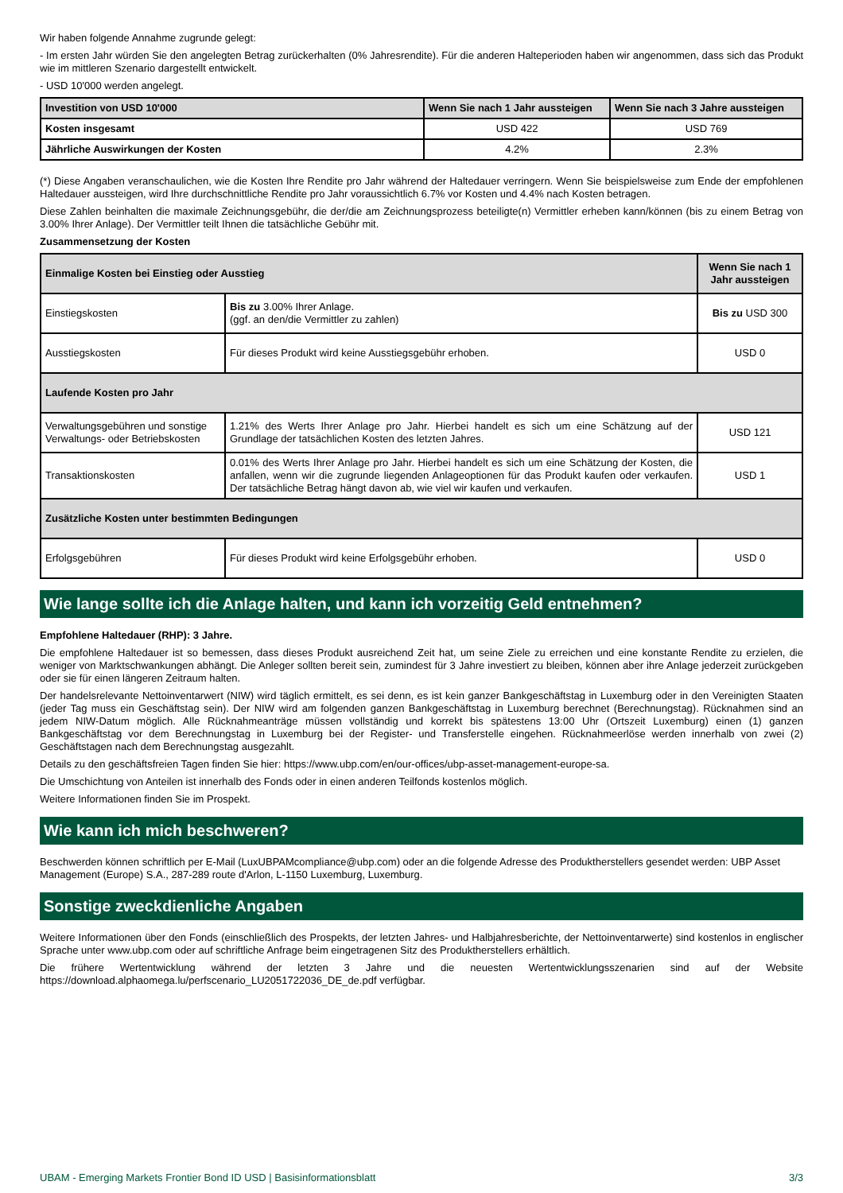Wir haben folgende Annahme zugrunde gelegt:
- Im ersten Jahr würden Sie den angelegten Betrag zurückerhalten (0% Jahresrendite). Für die anderen Halteperioden haben wir angenommen, dass sich das Produkt wie im mittleren Szenario dargestellt entwickelt.
- USD 10'000 werden angelegt.
| Investition von USD 10'000 | Wenn Sie nach 1 Jahr aussteigen | Wenn Sie nach 3 Jahre aussteigen |
| --- | --- | --- |
| Kosten insgesamt | USD 422 | USD 769 |
| Jährliche Auswirkungen der Kosten | 4.2% | 2.3% |
(*) Diese Angaben veranschaulichen, wie die Kosten Ihre Rendite pro Jahr während der Haltedauer verringern. Wenn Sie beispielsweise zum Ende der empfohlenen Haltedauer aussteigen, wird Ihre durchschnittliche Rendite pro Jahr voraussichtlich 6.7% vor Kosten und 4.4% nach Kosten betragen.
Diese Zahlen beinhalten die maximale Zeichnungsgebühr, die der/die am Zeichnungsprozess beteiligte(n) Vermittler erheben kann/können (bis zu einem Betrag von 3.00% Ihrer Anlage). Der Vermittler teilt Ihnen die tatsächliche Gebühr mit.
Zusammensetzung der Kosten
| Einmalige Kosten bei Einstieg oder Ausstieg | | Wenn Sie nach 1 Jahr aussteigen |
| --- | --- | --- |
| Einstiegskosten | Bis zu 3.00% Ihrer Anlage. (ggf. an den/die Vermittler zu zahlen) | Bis zu USD 300 |
| Ausstiegskosten | Für dieses Produkt wird keine Ausstiegsgebühr erhoben. | USD 0 |
| Laufende Kosten pro Jahr | | |
| Verwaltungsgebühren und sonstige Verwaltungs- oder Betriebskosten | 1.21% des Werts Ihrer Anlage pro Jahr. Hierbei handelt es sich um eine Schätzung auf der Grundlage der tatsächlichen Kosten des letzten Jahres. | USD 121 |
| Transaktionskosten | 0.01% des Werts Ihrer Anlage pro Jahr. Hierbei handelt es sich um eine Schätzung der Kosten, die anfallen, wenn wir die zugrunde liegenden Anlageoptionen für das Produkt kaufen oder verkaufen. Der tatsächliche Betrag hängt davon ab, wie viel wir kaufen und verkaufen. | USD 1 |
| Zusätzliche Kosten unter bestimmten Bedingungen | | |
| Erfolgsgebühren | Für dieses Produkt wird keine Erfolgsgebühr erhoben. | USD 0 |
Wie lange sollte ich die Anlage halten, und kann ich vorzeitig Geld entnehmen?
Empfohlene Haltedauer (RHP): 3 Jahre.
Die empfohlene Haltedauer ist so bemessen, dass dieses Produkt ausreichend Zeit hat, um seine Ziele zu erreichen und eine konstante Rendite zu erzielen, die weniger von Marktschwankungen abhängt. Die Anleger sollten bereit sein, zumindest für 3 Jahre investiert zu bleiben, können aber ihre Anlage jederzeit zurückgeben oder sie für einen längeren Zeitraum halten.
Der handelsrelevante Nettoinventarwert (NIW) wird täglich ermittelt, es sei denn, es ist kein ganzer Bankgeschäftstag in Luxemburg oder in den Vereinigten Staaten (jeder Tag muss ein Geschäftstag sein). Der NIW wird am folgenden ganzen Bankgeschäftstag in Luxemburg berechnet (Berechnungstag). Rücknahmen sind an jedem NIW-Datum möglich. Alle Rücknahmeanträge müssen vollständig und korrekt bis spätestens 13:00 Uhr (Ortszeit Luxemburg) einen (1) ganzen Bankgeschäftstag vor dem Berechnungstag in Luxemburg bei der Register- und Transferstelle eingehen. Rücknahmeerlöse werden innerhalb von zwei (2) Geschäftstagen nach dem Berechnungstag ausgezahlt.
Details zu den geschäftsfreien Tagen finden Sie hier: https://www.ubp.com/en/our-offices/ubp-asset-management-europe-sa.
Die Umschichtung von Anteilen ist innerhalb des Fonds oder in einen anderen Teilfonds kostenlos möglich.
Weitere Informationen finden Sie im Prospekt.
Wie kann ich mich beschweren?
Beschwerden können schriftlich per E-Mail (LuxUBPAMcompliance@ubp.com) oder an die folgende Adresse des Produktherstellers gesendet werden: UBP Asset Management (Europe) S.A., 287-289 route d'Arlon, L-1150 Luxemburg, Luxemburg.
Sonstige zweckdienliche Angaben
Weitere Informationen über den Fonds (einschließlich des Prospekts, der letzten Jahres- und Halbjahresberichte, der Nettoinventarwerte) sind kostenlos in englischer Sprache unter www.ubp.com oder auf schriftliche Anfrage beim eingetragenen Sitz des Produktherstellers erhältlich.
Die frühere Wertentwicklung während der letzten 3 Jahre und die neuesten Wertentwicklungsszenarien sind auf der Website https://download.alphaomega.lu/perfscenario_LU2051722036_DE_de.pdf verfügbar.
UBAM - Emerging Markets Frontier Bond ID USD | Basisinformationsblatt 3/3